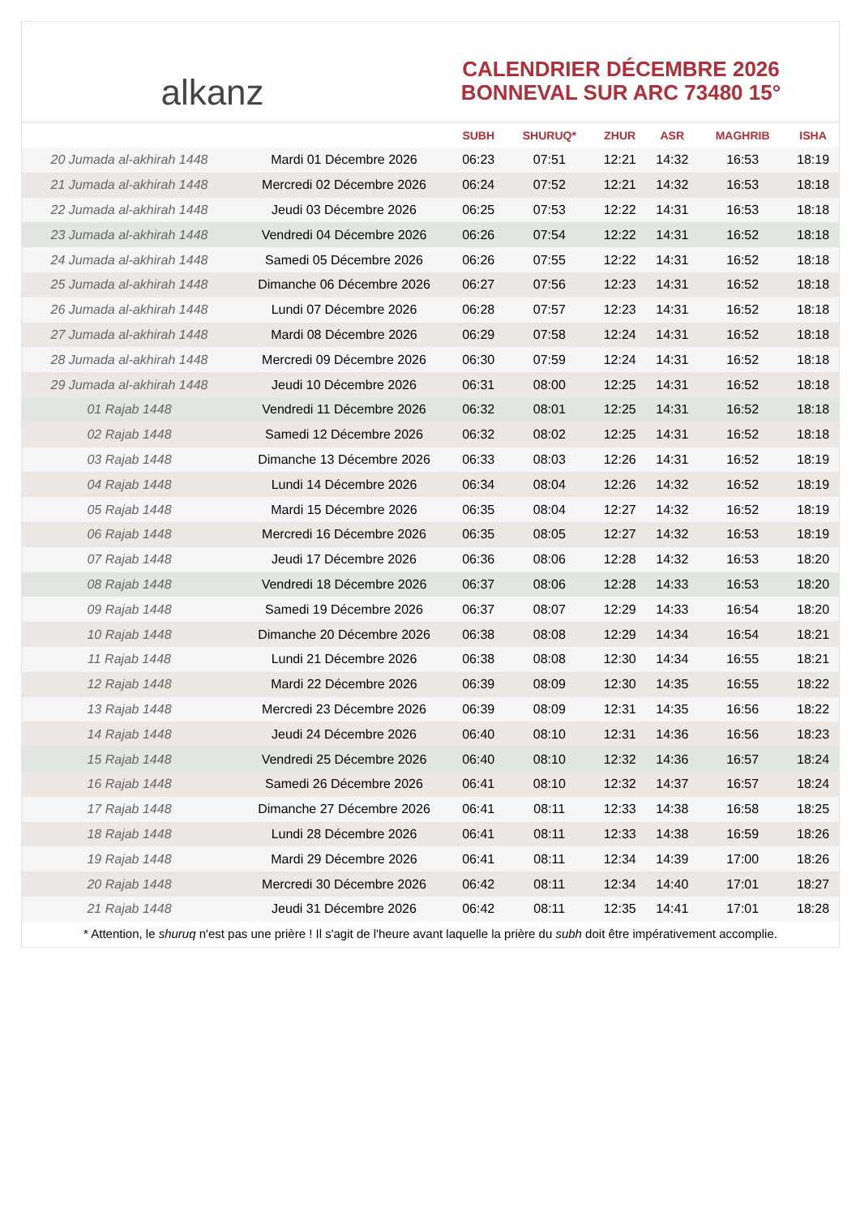alkanz
CALENDRIER DÉCEMBRE 2026
BONNEVAL SUR ARC 73480 15°
| | | SUBH | SHURUQ* | ZHUR | ASR | MAGHRIB | ISHA |
| --- | --- | --- | --- | --- | --- | --- | --- |
| 20 Jumada al-akhirah 1448 | Mardi 01 Décembre 2026 | 06:23 | 07:51 | 12:21 | 14:32 | 16:53 | 18:19 |
| 21 Jumada al-akhirah 1448 | Mercredi 02 Décembre 2026 | 06:24 | 07:52 | 12:21 | 14:32 | 16:53 | 18:18 |
| 22 Jumada al-akhirah 1448 | Jeudi 03 Décembre 2026 | 06:25 | 07:53 | 12:22 | 14:31 | 16:53 | 18:18 |
| 23 Jumada al-akhirah 1448 | Vendredi 04 Décembre 2026 | 06:26 | 07:54 | 12:22 | 14:31 | 16:52 | 18:18 |
| 24 Jumada al-akhirah 1448 | Samedi 05 Décembre 2026 | 06:26 | 07:55 | 12:22 | 14:31 | 16:52 | 18:18 |
| 25 Jumada al-akhirah 1448 | Dimanche 06 Décembre 2026 | 06:27 | 07:56 | 12:23 | 14:31 | 16:52 | 18:18 |
| 26 Jumada al-akhirah 1448 | Lundi 07 Décembre 2026 | 06:28 | 07:57 | 12:23 | 14:31 | 16:52 | 18:18 |
| 27 Jumada al-akhirah 1448 | Mardi 08 Décembre 2026 | 06:29 | 07:58 | 12:24 | 14:31 | 16:52 | 18:18 |
| 28 Jumada al-akhirah 1448 | Mercredi 09 Décembre 2026 | 06:30 | 07:59 | 12:24 | 14:31 | 16:52 | 18:18 |
| 29 Jumada al-akhirah 1448 | Jeudi 10 Décembre 2026 | 06:31 | 08:00 | 12:25 | 14:31 | 16:52 | 18:18 |
| 01 Rajab 1448 | Vendredi 11 Décembre 2026 | 06:32 | 08:01 | 12:25 | 14:31 | 16:52 | 18:18 |
| 02 Rajab 1448 | Samedi 12 Décembre 2026 | 06:32 | 08:02 | 12:25 | 14:31 | 16:52 | 18:18 |
| 03 Rajab 1448 | Dimanche 13 Décembre 2026 | 06:33 | 08:03 | 12:26 | 14:31 | 16:52 | 18:19 |
| 04 Rajab 1448 | Lundi 14 Décembre 2026 | 06:34 | 08:04 | 12:26 | 14:32 | 16:52 | 18:19 |
| 05 Rajab 1448 | Mardi 15 Décembre 2026 | 06:35 | 08:04 | 12:27 | 14:32 | 16:52 | 18:19 |
| 06 Rajab 1448 | Mercredi 16 Décembre 2026 | 06:35 | 08:05 | 12:27 | 14:32 | 16:53 | 18:19 |
| 07 Rajab 1448 | Jeudi 17 Décembre 2026 | 06:36 | 08:06 | 12:28 | 14:32 | 16:53 | 18:20 |
| 08 Rajab 1448 | Vendredi 18 Décembre 2026 | 06:37 | 08:06 | 12:28 | 14:33 | 16:53 | 18:20 |
| 09 Rajab 1448 | Samedi 19 Décembre 2026 | 06:37 | 08:07 | 12:29 | 14:33 | 16:54 | 18:20 |
| 10 Rajab 1448 | Dimanche 20 Décembre 2026 | 06:38 | 08:08 | 12:29 | 14:34 | 16:54 | 18:21 |
| 11 Rajab 1448 | Lundi 21 Décembre 2026 | 06:38 | 08:08 | 12:30 | 14:34 | 16:55 | 18:21 |
| 12 Rajab 1448 | Mardi 22 Décembre 2026 | 06:39 | 08:09 | 12:30 | 14:35 | 16:55 | 18:22 |
| 13 Rajab 1448 | Mercredi 23 Décembre 2026 | 06:39 | 08:09 | 12:31 | 14:35 | 16:56 | 18:22 |
| 14 Rajab 1448 | Jeudi 24 Décembre 2026 | 06:40 | 08:10 | 12:31 | 14:36 | 16:56 | 18:23 |
| 15 Rajab 1448 | Vendredi 25 Décembre 2026 | 06:40 | 08:10 | 12:32 | 14:36 | 16:57 | 18:24 |
| 16 Rajab 1448 | Samedi 26 Décembre 2026 | 06:41 | 08:10 | 12:32 | 14:37 | 16:57 | 18:24 |
| 17 Rajab 1448 | Dimanche 27 Décembre 2026 | 06:41 | 08:11 | 12:33 | 14:38 | 16:58 | 18:25 |
| 18 Rajab 1448 | Lundi 28 Décembre 2026 | 06:41 | 08:11 | 12:33 | 14:38 | 16:59 | 18:26 |
| 19 Rajab 1448 | Mardi 29 Décembre 2026 | 06:41 | 08:11 | 12:34 | 14:39 | 17:00 | 18:26 |
| 20 Rajab 1448 | Mercredi 30 Décembre 2026 | 06:42 | 08:11 | 12:34 | 14:40 | 17:01 | 18:27 |
| 21 Rajab 1448 | Jeudi 31 Décembre 2026 | 06:42 | 08:11 | 12:35 | 14:41 | 17:01 | 18:28 |
* Attention, le shuruq n'est pas une prière ! Il s'agit de l'heure avant laquelle la prière du subh doit être impérativement accomplie.